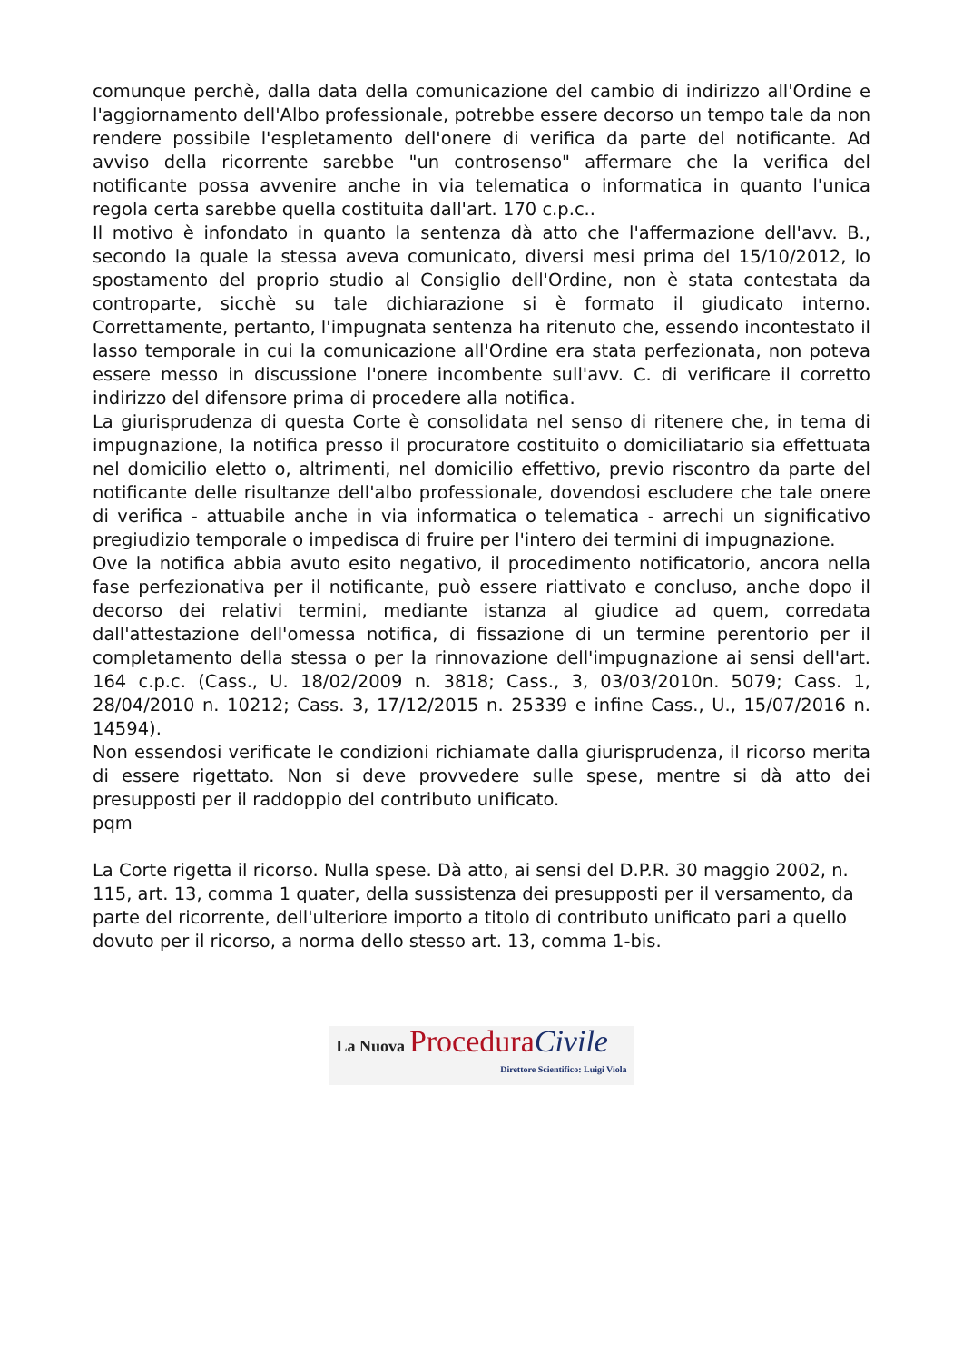comunque perchè, dalla data della comunicazione del cambio di indirizzo all'Ordine e l'aggiornamento dell'Albo professionale, potrebbe essere decorso un tempo tale da non rendere possibile l'espletamento dell'onere di verifica da parte del notificante. Ad avviso della ricorrente sarebbe "un controsenso" affermare che la verifica del notificante possa avvenire anche in via telematica o informatica in quanto l'unica regola certa sarebbe quella costituita dall'art. 170 c.p.c..
Il motivo è infondato in quanto la sentenza dà atto che l'affermazione dell'avv. B., secondo la quale la stessa aveva comunicato, diversi mesi prima del 15/10/2012, lo spostamento del proprio studio al Consiglio dell'Ordine, non è stata contestata da controparte, sicchè su tale dichiarazione si è formato il giudicato interno. Correttamente, pertanto, l'impugnata sentenza ha ritenuto che, essendo incontestato il lasso temporale in cui la comunicazione all'Ordine era stata perfezionata, non poteva essere messo in discussione l'onere incombente sull'avv. C. di verificare il corretto indirizzo del difensore prima di procedere alla notifica.
La giurisprudenza di questa Corte è consolidata nel senso di ritenere che, in tema di impugnazione, la notifica presso il procuratore costituito o domiciliatario sia effettuata nel domicilio eletto o, altrimenti, nel domicilio effettivo, previo riscontro da parte del notificante delle risultanze dell'albo professionale, dovendosi escludere che tale onere di verifica - attuabile anche in via informatica o telematica - arrechi un significativo pregiudizio temporale o impedisca di fruire per l'intero dei termini di impugnazione.
Ove la notifica abbia avuto esito negativo, il procedimento notificatorio, ancora nella fase perfezionativa per il notificante, può essere riattivato e concluso, anche dopo il decorso dei relativi termini, mediante istanza al giudice ad quem, corredata dall'attestazione dell'omessa notifica, di fissazione di un termine perentorio per il completamento della stessa o per la rinnovazione dell'impugnazione ai sensi dell'art. 164 c.p.c. (Cass., U. 18/02/2009 n. 3818; Cass., 3, 03/03/2010n. 5079; Cass. 1, 28/04/2010 n. 10212; Cass. 3, 17/12/2015 n. 25339 e infine Cass., U., 15/07/2016 n. 14594).
Non essendosi verificate le condizioni richiamate dalla giurisprudenza, il ricorso merita di essere rigettato. Non si deve provvedere sulle spese, mentre si dà atto dei presupposti per il raddoppio del contributo unificato.
pqm
La Corte rigetta il ricorso. Nulla spese. Dà atto, ai sensi del D.P.R. 30 maggio 2002, n. 115, art. 13, comma 1 quater, della sussistenza dei presupposti per il versamento, da parte del ricorrente, dell'ulteriore importo a titolo di contributo unificato pari a quello dovuto per il ricorso, a norma dello stesso art. 13, comma 1-bis.
La Nuova Procedura Civile
Direttore Scientifico: Luigi Viola